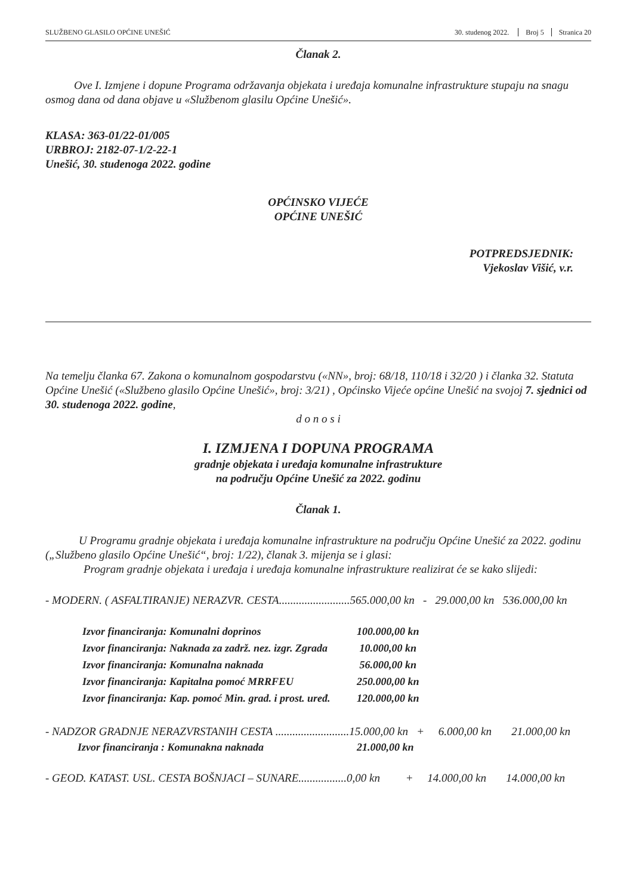SLUŽBENO GLASILO OPĆINE UNEŠIĆ 30. studenog 2022. Broj 5 Stranica 20
Članak 2.
Ove I. Izmjene i dopune Programa održavanja objekata i uređaja komunalne infrastrukture stupaju na snagu osmog dana od dana objave u «Službenom glasilu Općine Unešić».
KLASA: 363-01/22-01/005
URBROJ: 2182-07-1/2-22-1
Unešić, 30. studenoga 2022. godine
OPĆINSKO VIJEĆE
OPĆINE UNEŠIĆ
POTPREDSJEDNIK:
Vjekoslav Višić, v.r.
Na temelju članka 67. Zakona o komunalnom gospodarstvu («NN», broj: 68/18, 110/18 i 32/20 ) i članka 32. Statuta Općine Unešić («Službeno glasilo Općine Unešić», broj: 3/21) , Općinsko Vijeće općine Unešić na svojoj 7. sjednici od 30. studenoga 2022. godine,
d o n o s i
I. IZMJENA I DOPUNA PROGRAMA
gradnje objekata i uređaja komunalne infrastrukture
na području Općine Unešić za 2022. godinu
Članak 1.
U Programu gradnje objekata i uređaja komunalne infrastrukture na području Općine Unešić za 2022. godinu („Službeno glasilo Općine Unešić“, broj: 1/22), članak 3. mijenja se i glasi:
Program gradnje objekata i uređaja i uređaja komunalne infrastrukture realizirat će se kako slijedi:
- MODERN. ( ASFALTIRANJE) NERAZVR. CESTA.........................565.000,00 kn - 29.000,00 kn 536.000,00 kn
Izvor financiranja: Komunalni doprinos 100.000,00 kn
Izvor financiranja: Naknada za zadrž. nez. izgr. Zgrada 10.000,00 kn
Izvor financiranja: Komunalna naknada 56.000,00 kn
Izvor financiranja: Kapitalna pomoć MRRFEU 250.000,00 kn
Izvor financiranja: Kap. pomoć Min. grad. i prost. uređ. 120.000,00 kn
- NADZOR GRADNJE NERAZVRSTANIH CESTA ..........................15.000,00 kn + 6.000,00 kn 21.000,00 kn
Izvor financiranja : Komunakna naknada 21.000,00 kn
- GEOD. KATAST. USL. CESTA BOŠNJACI – SUNARE.................0,00 kn + 14.000,00 kn 14.000,00 kn